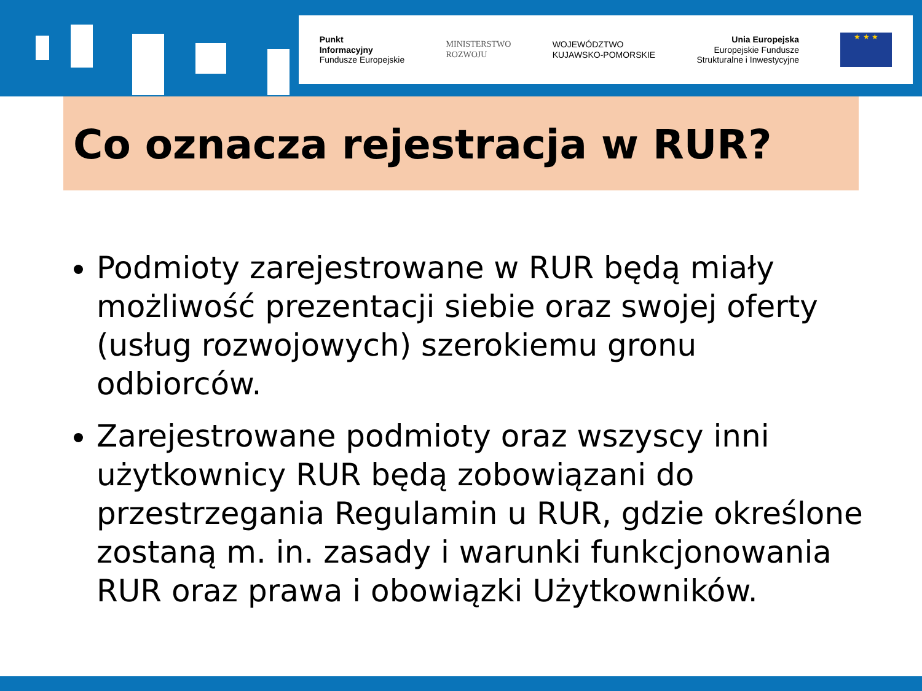Punkt
Informacyjny
Fundusze Europejskie
MINISTERSTWO
ROZWOJU
WOJEWÓDZTWO
KUJAWSKO-POMORSKIE
Unia Europejska
Europejskie Fundusze
Strukturalne i Inwestycyjne
★ ★ ★
Co oznacza rejestracja w RUR?
Podmioty zarejestrowane w RUR będą miały możliwość prezentacji siebie oraz swojej oferty (usług rozwojowych) szerokiemu gronu odbiorców.
Zarejestrowane podmioty oraz wszyscy inni użytkownicy RUR będą zobowiązani do przestrzegania Regulamin u RUR, gdzie określone zostaną m. in. zasady i warunki funkcjonowania RUR oraz prawa i obowiązki Użytkowników.